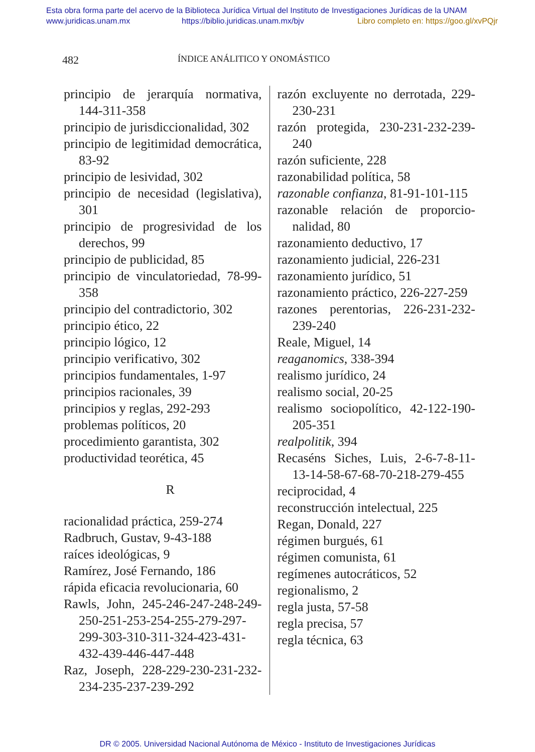Esta obra forma parte del acervo de la Biblioteca Jurídica Virtual del Instituto de Investigaciones Jurídicas de la UNAM
www.juridicas.unam.mx https://biblio.juridicas.unam.mx/bjv Libro completo en: https://goo.gl/xvPQjr
482 ÍNDICE ANÁLITICO Y ONOMÁSTICO
principio de jerarquía normativa, 144-311-358
principio de jurisdiccionalidad, 302
principio de legitimidad democráti­ca, 83-92
principio de lesividad, 302
principio de necesidad (legislativa), 301
principio de progresividad de los derechos, 99
principio de publicidad, 85
principio de vinculatoriedad, 78-99-358
principio del contradictorio, 302
principio ético, 22
principio lógico, 12
principio verificativo, 302
principios fundamentales, 1-97
principios racionales, 39
principios y reglas, 292-293
problemas políticos, 20
procedimiento garantista, 302
productividad teorética, 45
R
racionalidad práctica, 259-274
Radbruch, Gustav, 9-43-188
raíces ideológicas, 9
Ramírez, José Fernando, 186
rápida eficacia revolucionaria, 60
Rawls, John, 245-246-247-248-249-250-251-253-254-255-279-297-299-303-310-311-324-423-431-432-439-446-447-448
Raz, Joseph, 228-229-230-231-232-234-235-237-239-292
razón excluyente no derrotada, 229-230-231
razón protegida, 230-231-232-239-240
razón suficiente, 228
razonabilidad política, 58
razonable confianza, 81-91-101-115
razonable relación de proporcio­nalidad, 80
razonamiento deductivo, 17
razonamiento judicial, 226-231
razonamiento jurídico, 51
razonamiento práctico, 226-227-259
razones perentorias, 226-231-232-239-240
Reale, Miguel, 14
reaganomics, 338-394
realismo jurídico, 24
realismo social, 20-25
realismo sociopolítico, 42-122-190-205-351
realpolitik, 394
Recaséns Siches, Luis, 2-6-7-8-11-13-14-58-67-68-70-218-279-455
reciprocidad, 4
reconstrucción intelectual, 225
Regan, Donald, 227
régimen burgués, 61
régimen comunista, 61
regímenes autocráticos, 52
regionalismo, 2
regla justa, 57-58
regla precisa, 57
regla técnica, 63
DR © 2005. Universidad Nacional Autónoma de México - Instituto de Investigaciones Jurídicas